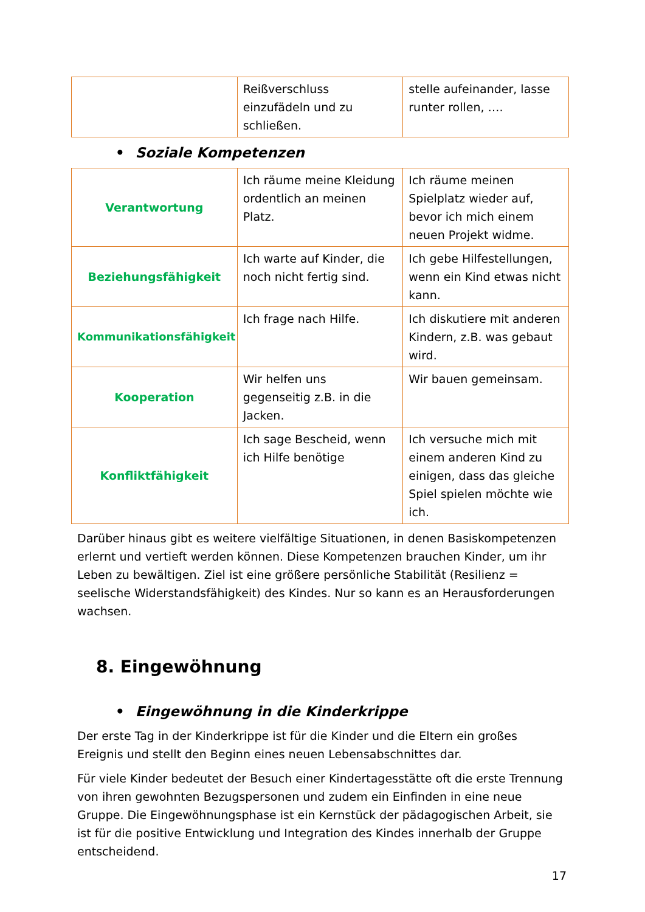| | Reißverschluss einzufädeln und zu schließen. | stelle aufeinander, lasse runter rollen, …. |
• Soziale Kompetenzen
| Verantwortung | Ich räume meine Kleidung ordentlich an meinen Platz. | Ich räume meinen Spielplatz wieder auf, bevor ich mich einem neuen Projekt widme. |
| Beziehungsfähigkeit | Ich warte auf Kinder, die noch nicht fertig sind. | Ich gebe Hilfestellungen, wenn ein Kind etwas nicht kann. |
| Kommunikationsfähigkeit | Ich frage nach Hilfe. | Ich diskutiere mit anderen Kindern, z.B. was gebaut wird. |
| Kooperation | Wir helfen uns gegenseitig z.B. in die Jacken. | Wir bauen gemeinsam. |
| Konfliktfähigkeit | Ich sage Bescheid, wenn ich Hilfe benötige | Ich versuche mich mit einem anderen Kind zu einigen, dass das gleiche Spiel spielen möchte wie ich. |
Darüber hinaus gibt es weitere vielfältige Situationen, in denen Basiskompetenzen erlernt und vertieft werden können. Diese Kompetenzen brauchen Kinder, um ihr Leben zu bewältigen. Ziel ist eine größere persönliche Stabilität (Resilienz = seelische Widerstandsfähigkeit) des Kindes. Nur so kann es an Herausforderungen wachsen.
8. Eingewöhnung
• Eingewöhnung in die Kinderkrippe
Der erste Tag in der Kinderkrippe ist für die Kinder und die Eltern ein großes Ereignis und stellt den Beginn eines neuen Lebensabschnittes dar.
Für viele Kinder bedeutet der Besuch einer Kindertagesstätte oft die erste Trennung von ihren gewohnten Bezugspersonen und zudem ein Einfinden in eine neue Gruppe. Die Eingewöhnungsphase ist ein Kernstück der pädagogischen Arbeit, sie ist für die positive Entwicklung und Integration des Kindes innerhalb der Gruppe entscheidend.
17